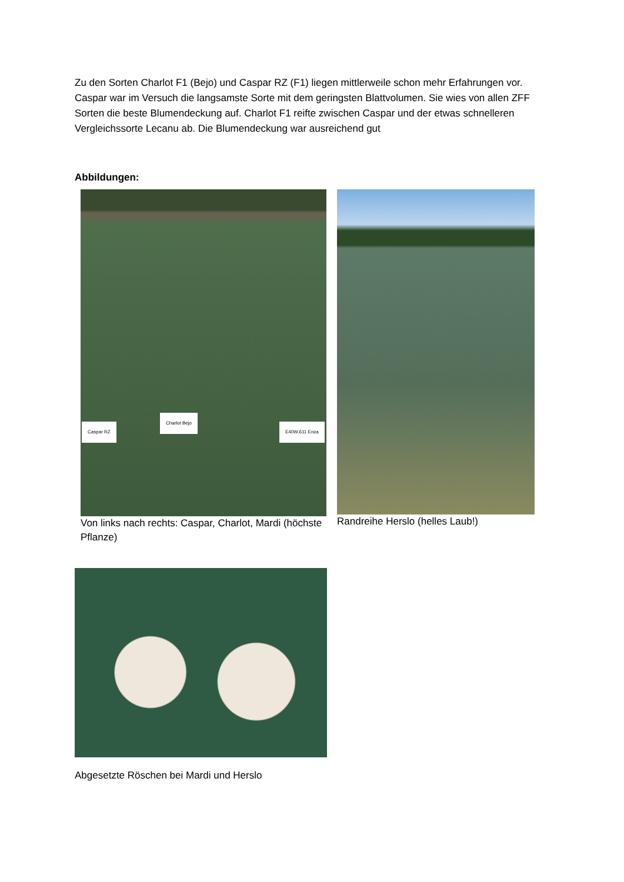Zu den Sorten Charlot F1 (Bejo) und Caspar RZ (F1) liegen mittlerweile schon mehr Erfahrungen vor. Caspar war im Versuch die langsamste Sorte mit dem geringsten Blattvolumen. Sie wies von allen ZFF Sorten die beste Blumendeckung auf. Charlot F1 reifte zwischen Caspar und der etwas schnelleren Vergleichssorte Lecanu ab. Die Blumendeckung war ausreichend gut
Abbildungen:
Caspar RZ
Charlot Bejo
E40W.611 Enza
Von links nach rechts: Caspar, Charlot, Mardi (höchste Pflanze)
Randreihe Herslo (helles Laub!)
Abgesetzte Röschen bei Mardi und Herslo